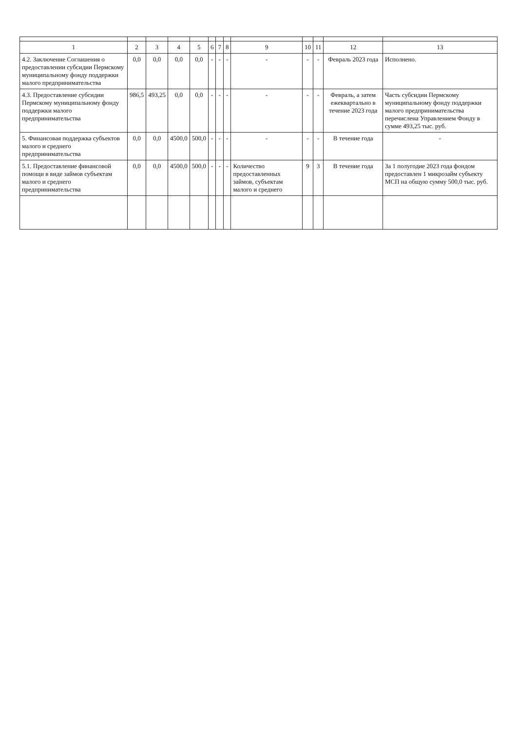| 1 | 2 | 3 | 4 | 5 | 6 | 7 | 8 | 9 | 10 | 11 | 12 | 13 |
| --- | --- | --- | --- | --- | --- | --- | --- | --- | --- | --- | --- | --- |
| 4.2. Заключение Соглашения о предоставлении субсидии Пермскому муниципальному фонду поддержки малого предпринимательства | 0,0 | 0,0 | 0,0 | 0,0 | - | - | - | - | - | - | Февраль 2023 года | Исполнено. |
| 4.3. Предоставление субсидии Пермскому муниципальному фонду поддержки малого предпринимательства | 986,5 | 493,25 | 0,0 | 0,0 | - | - | - | - | - | - | Февраль, а затем ежеквартально в течение 2023 года | Часть субсидии Пермскому муниципальному фонду поддержки малого предпринимательства перечислена Управлением Фонду в сумме 493,25 тыс. руб. |
| 5. Финансовая поддержка субъектов малого и среднего предпринимательства | 0,0 | 0,0 | 4500,0 | 500,0 | - | - | - | - | - | - | В течение года | - |
| 5.1. Предоставление финансовой помощи в виде займов субъектам малого и среднего предпринимательства | 0,0 | 0,0 | 4500,0 | 500,0 | - | - | - | Количество предоставленных займов, субъектам малого и среднего | 9 | 3 | В течение года | За 1 полугодие 2023 года фондом предоставлен 1 микрозайм субъекту МСП на общую сумму 500,0 тыс. руб. |